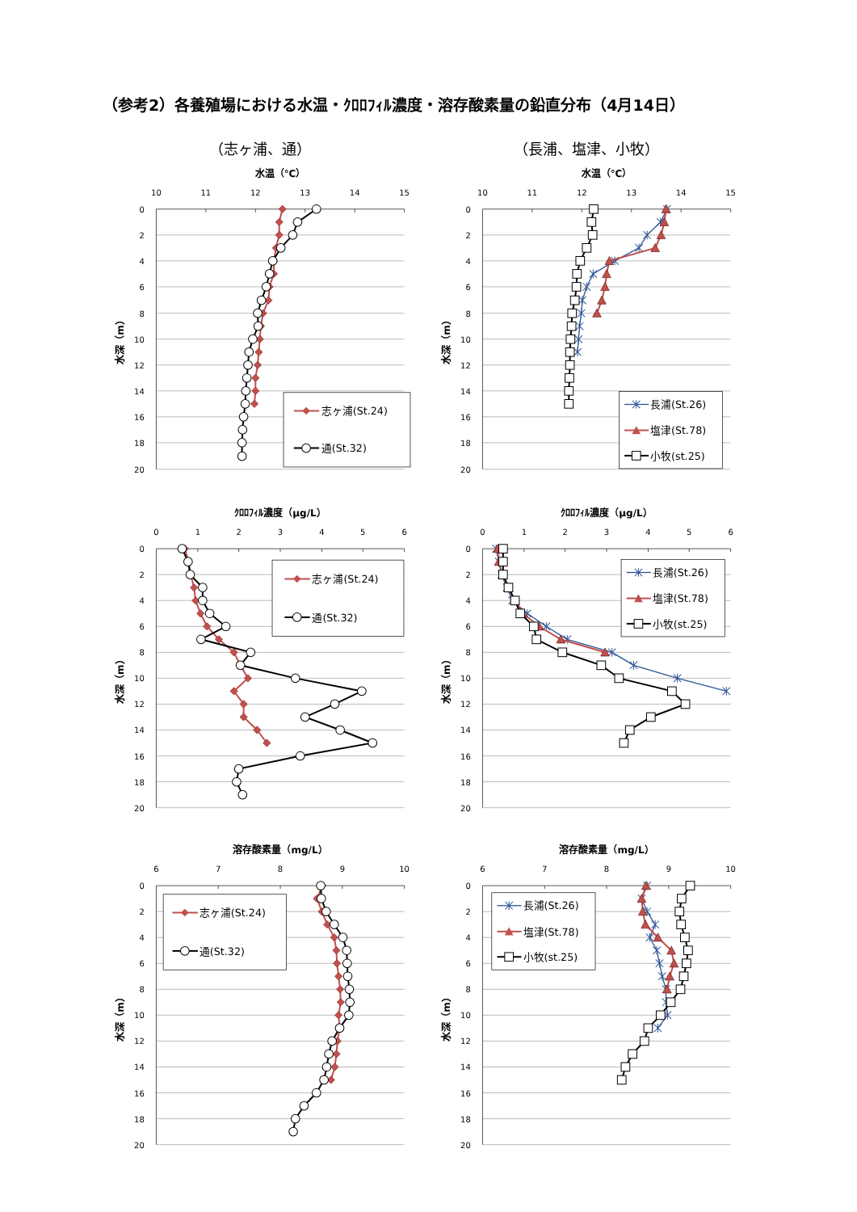（参考2）各養殖場における水温・ｸﾛﾛﾌｨﾙ濃度・溶存酸素量の鉛直分布（4月14日）
（志ヶ浦、通）
水温（℃）
10
11
12
13
14
15
0
2
4
6
8
10
12
14
16
18
20
水深（m）
志ヶ浦(St.24)
通(St.32)
ｸﾛﾛﾌｨﾙ濃度（µg/L）
0
1
2
3
4
5
6
0
2
4
6
8
10
12
14
16
18
20
水深（m）
志ヶ浦(St.24)
通(St.32)
溶存酸素量（mg/L）
6
7
8
9
10
0
2
4
6
8
10
12
14
16
18
20
水深（m）
志ヶ浦(St.24)
通(St.32)
（長浦、塩津、小牧）
水温（℃）
10
11
12
13
14
15
0
2
4
6
8
10
12
14
16
18
20
水深（m）
長浦(St.26)
塩津(St.78)
小牧(st.25)
ｸﾛﾛﾌｨﾙ濃度（µg/L）
0
1
2
3
4
5
6
0
2
4
6
8
10
12
14
16
18
20
水深（m）
長浦(St.26)
塩津(St.78)
小牧(st.25)
溶存酸素量（mg/L）
6
7
8
9
10
0
2
4
6
8
10
12
14
16
18
20
水深（m）
長浦(St.26)
塩津(St.78)
小牧(st.25)